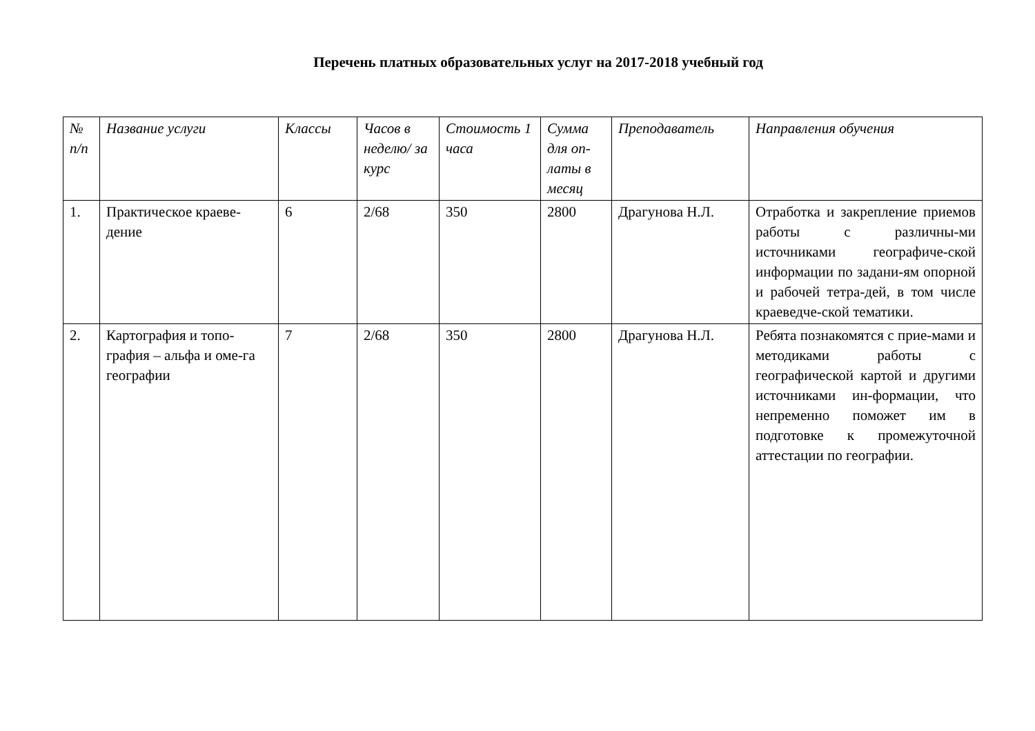Перечень платных образовательных услуг на 2017-2018 учебный год
| № п/п | Название услуги | Классы | Часов в неделю/ за курс | Стоимость 1 часа | Сумма для оп-латы в месяц | Преподаватель | Направления обучения |
| --- | --- | --- | --- | --- | --- | --- | --- |
| 1. | Практическое краеве-дение | 6 | 2/68 | 350 | 2800 | Драгунова Н.Л. | Отработка и закрепление приемов работы с различны-ми источниками географиче-ской информации по задани-ям опорной и рабочей тетра-дей, в том числе краеведче-ской тематики. |
| 2. | Картография и топо-графия – альфа и оме-га географии | 7 | 2/68 | 350 | 2800 | Драгунова Н.Л. | Ребята познакомятся с прие-мами и методиками работы с географической картой и другими источниками ин-формации, что непременно поможет им в подготовке к промежуточной аттестации по географии. |